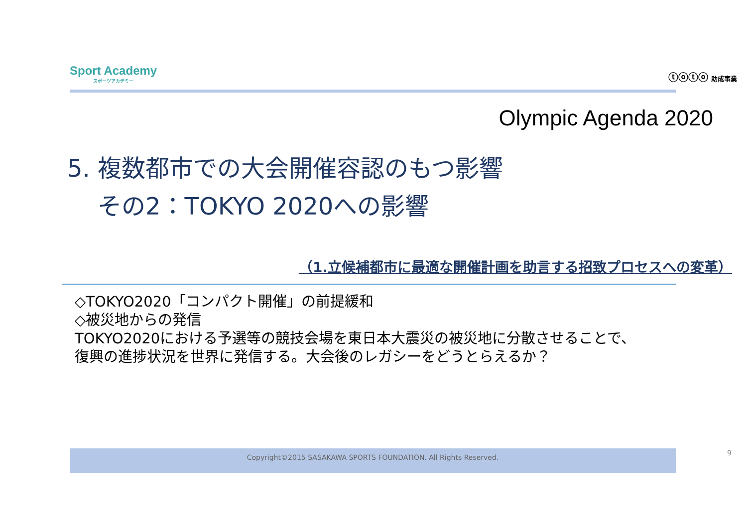Sport Academy
スポーツアカデミー
ⓣⓞⓣⓞ 助成事業
Olympic Agenda 2020
5. 複数都市での大会開催容認のもつ影響
その2：TOKYO 2020への影響
（1.立候補都市に最適な開催計画を助言する招致プロセスへの変革）
◇TOKYO2020「コンパクト開催」の前提緩和
◇被災地からの発信
TOKYO2020における予選等の競技会場を東日本大震災の被災地に分散させることで、
復興の進捗状況を世界に発信する。大会後のレガシーをどうとらえるか？
Copyright©2015 SASAKAWA SPORTS FOUNDATION. All Rights Reserved. 9